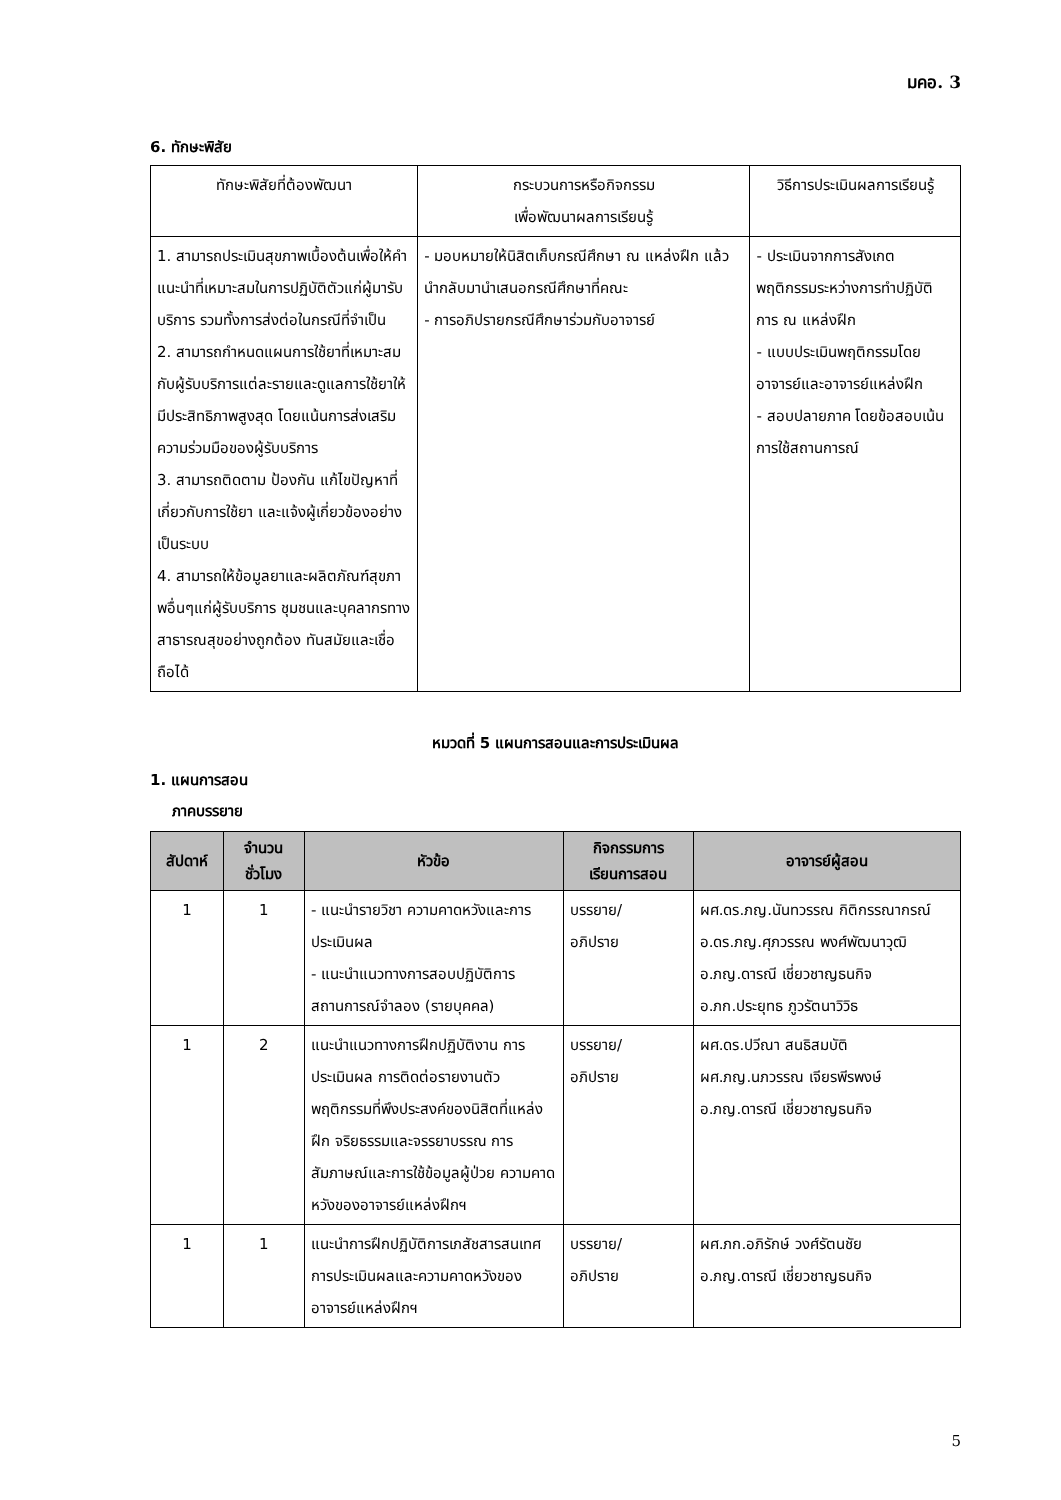มคอ. 3
6. ทักษะพิสัย
| ทักษะพิสัยที่ต้องพัฒนา | กระบวนการหรือกิจกรรม เพื่อพัฒนาผลการเรียนรู้ | วิธีการประเมินผลการเรียนรู้ |
| --- | --- | --- |
| 1. สามารถประเมินสุขภาพเบื้องต้นเพื่อให้คำแนะนำที่เหมาะสมในการปฏิบัติตัวแก่ผู้มารับบริการ รวมทั้งการส่งต่อในกรณีที่จำเป็น 2. สามารถกำหนดแผนการใช้ยาที่เหมาะสมกับผู้รับบริการแต่ละรายและดูแลการใช้ยาให้มีประสิทธิภาพสูงสุด โดยแน้นการส่งเสริมความร่วมมือของผู้รับบริการ 3. สามารถติดตาม ป้องกัน แก้ไขปัญหาที่เกี่ยวกับการใช้ยา และแจ้งผู้เกี่ยวข้องอย่างเป็นระบบ 4. สามารถให้ข้อมูลยาและผลิตภัณฑ์สุขภาพอื่นๆแก่ผู้รับบริการ ชุมชนและบุคลากรทางสาธารณสุขอย่างถูกต้อง ทันสมัยและเชื่อถือได้ | - มอบหมายให้นิสิตเก็บกรณีศึกษา ณ แหล่งฝึก แล้วนำกลับมานำเสนอกรณีศึกษาที่คณะ - การอภิปรายกรณีศึกษาร่วมกับอาจารย์ | - ประเมินจากการสังเกตพฤติกรรมระหว่างการทำปฏิบัติการ ณ แหล่งฝึก - แบบประเมินพฤติกรรมโดยอาจารย์และอาจารย์แหล่งฝึก - สอบปลายภาค โดยข้อสอบเน้นการใช้สถานการณ์ |
หมวดที่ 5 แผนการสอนและการประเมินผล
1. แผนการสอน
ภาคบรรยาย
| สัปดาห์ | จำนวน ชั่วโมง | หัวข้อ | กิจกรรมการ เรียนการสอน | อาจารย์ผู้สอน |
| --- | --- | --- | --- | --- |
| 1 | 1 | - แนะนำรายวิชา ความคาดหวังและการประเมินผล - แนะนำแนวทางการสอบปฏิบัติการสถานการณ์จำลอง (รายบุคคล) | บรรยาย/ อภิปราย | ผศ.ดร.ภญ.นันทวรรณ กิติกรรณากรณ์ อ.ดร.ภญ.ศุภวรรณ พงศ์พัฒนาวุฒิ อ.ภญ.ดารณี เชี่ยวชาญธนกิจ อ.ภก.ประยุทธ ภูวรัตนาวิวิธ |
| 1 | 2 | แนะนำแนวทางการฝึกปฏิบัติงาน การประเมินผล การติดต่อรายงานตัว พฤติกรรมที่พึงประสงค์ของนิสิตที่แหล่งฝึก จริยธรรมและจรรยาบรรณ การสัมภาษณ์และการใช้ข้อมูลผู้ป่วย ความคาดหวังของอาจารย์แหล่งฝึกฯ | บรรยาย/ อภิปราย | ผศ.ดร.ปวีณา สนธิสมบัติ ผศ.ภญ.นภวรรณ เจียรพีรพงษ์ อ.ภญ.ดารณี เชี่ยวชาญธนกิจ |
| 1 | 1 | แนะนำการฝึกปฏิบัติการเภสัชสารสนเทศ การประเมินผลและความคาดหวังของอาจารย์แหล่งฝึกฯ | บรรยาย/ อภิปราย | ผศ.ภก.อภิรักษ์ วงศ์รัตนชัย อ.ภญ.ดารณี เชี่ยวชาญธนกิจ |
5